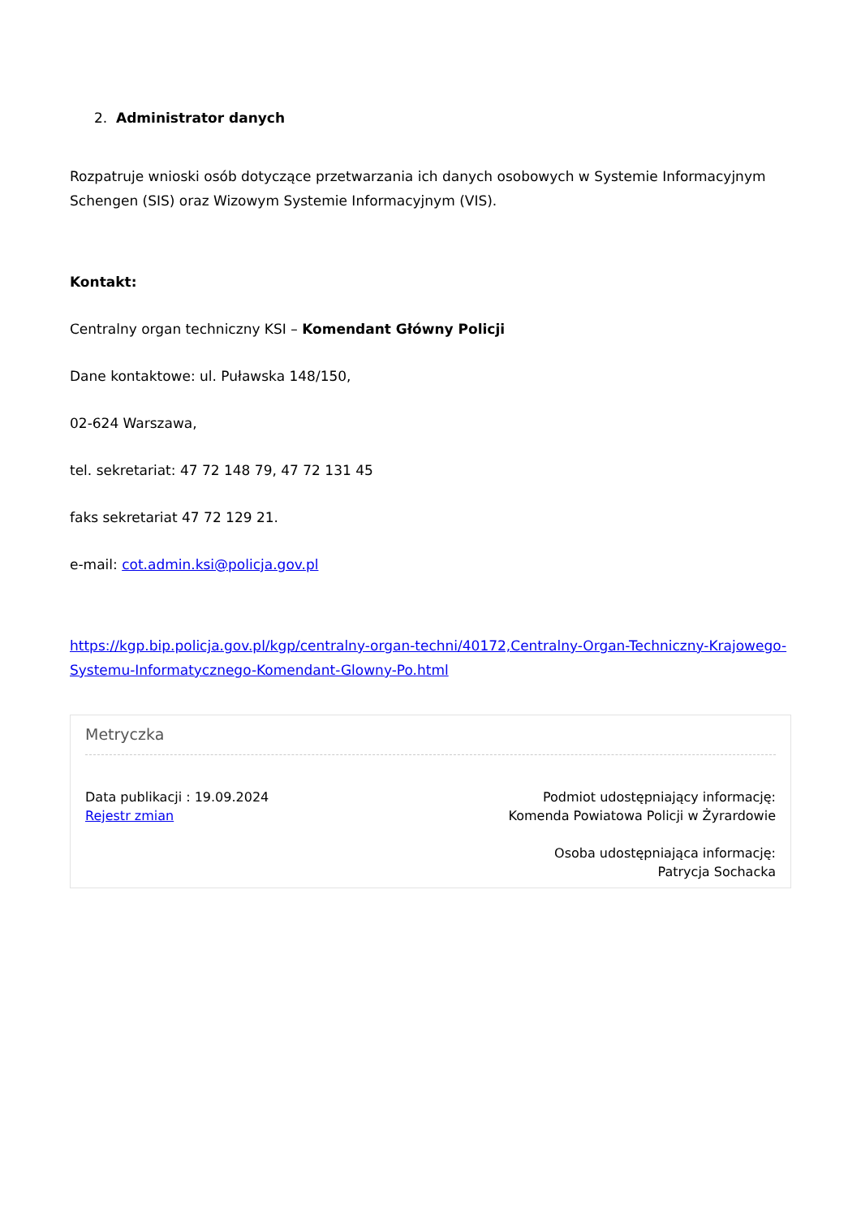2. Administrator danych
Rozpatruje wnioski osób dotyczące przetwarzania ich danych osobowych w Systemie Informacyjnym Schengen (SIS) oraz Wizowym Systemie Informacyjnym (VIS).
Kontakt:
Centralny organ techniczny KSI – Komendant Główny Policji
Dane kontaktowe: ul. Puławska 148/150,
02-624 Warszawa,
tel. sekretariat: 47 72 148 79, 47 72 131 45
faks sekretariat 47 72 129 21.
e-mail: cot.admin.ksi@policja.gov.pl
https://kgp.bip.policja.gov.pl/kgp/centralny-organ-techni/40172,Centralny-Organ-Techniczny-Krajowego-Systemu-Informatycznego-Komendant-Glowny-Po.html
Metryczka
Data publikacji : 19.09.2024
Rejestr zmian
Podmiot udostępniający informację:
Komenda Powiatowa Policji w Żyrardowie
Osoba udostępniająca informację:
Patrycja Sochacka